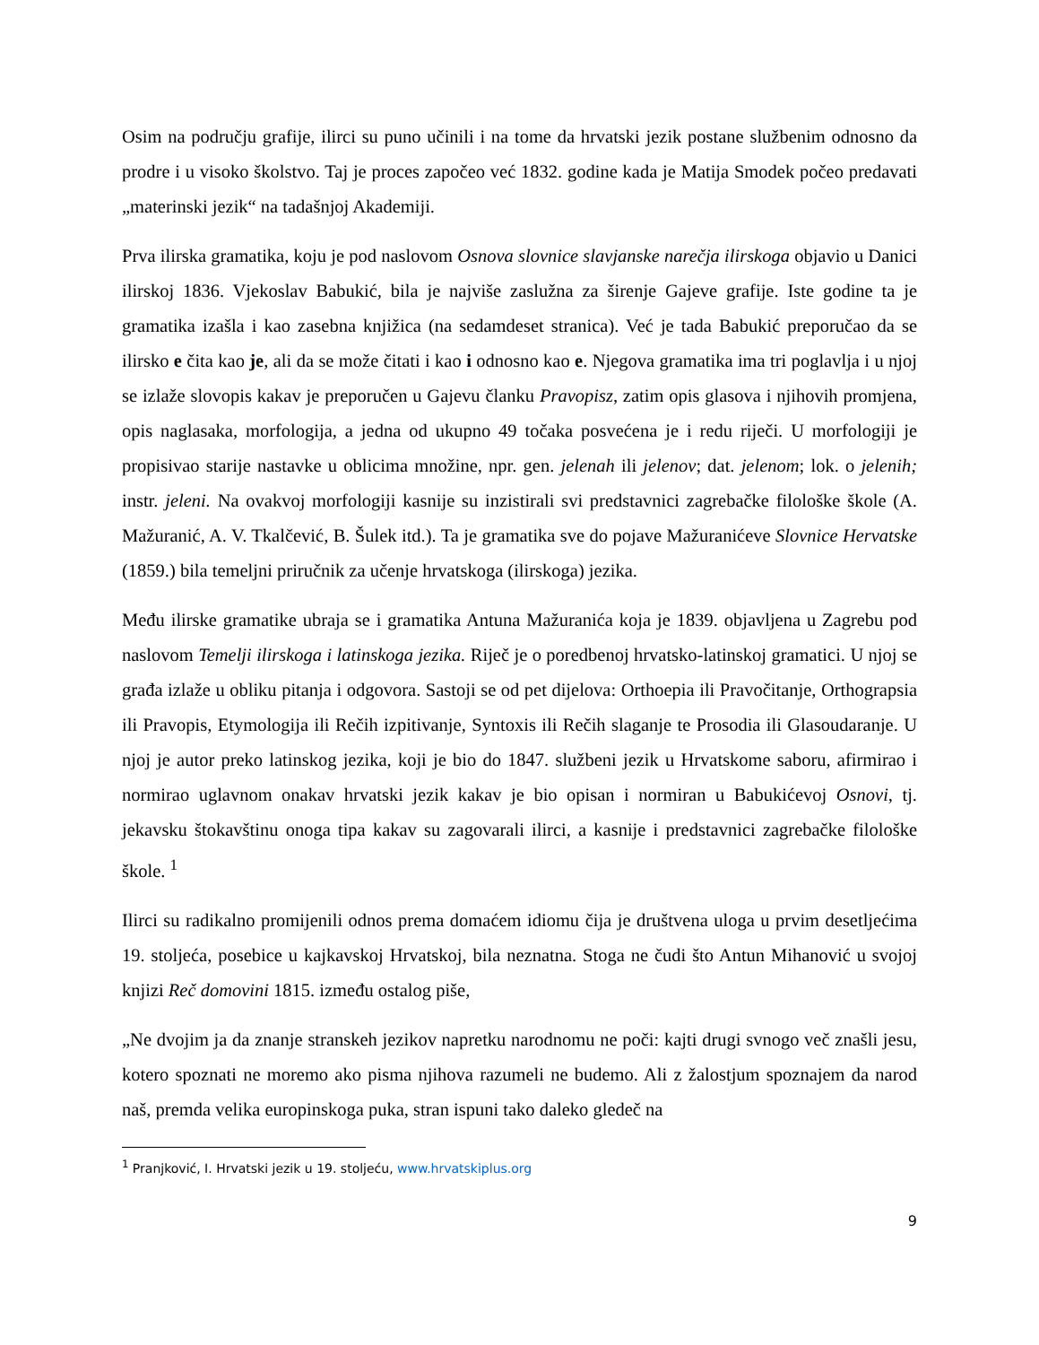Osim na području grafije, ilirci su puno učinili i na tome da hrvatski jezik postane službenim odnosno da prodre i u visoko školstvo. Taj je proces započeo već 1832. godine kada je Matija Smodek počeo predavati „materinski jezik“ na tadašnjoj Akademiji.
Prva ilirska gramatika, koju je pod naslovom Osnova slovnice slavjanske narečja ilirskoga objavio u Danici ilirskoj 1836. Vjekoslav Babukić, bila je najviše zaslužna za širenje Gajeve grafije. Iste godine ta je gramatika izašla i kao zasebna knjižica (na sedamdeset stranica). Već je tada Babukić preporučao da se ilirsko e čita kao je, ali da se može čitati i kao i odnosno kao e. Njegova gramatika ima tri poglavlja i u njoj se izlaže slovopis kakav je preporučen u Gajevu članku Pravopisz, zatim opis glasova i njihovih promjena, opis naglasaka, morfologija, a jedna od ukupno 49 točaka posvećena je i redu riječi. U morfologiji je propisivao starije nastavke u oblicima množine, npr. gen. jelenah ili jelenov; dat. jelenom; lok. o jelenih; instr. jeleni. Na ovakvoj morfologiji kasnije su inzistirali svi predstavnici zagrebačke filološke škole (A. Mažuranić, A. V. Tkalčević, B. Šulek itd.). Ta je gramatika sve do pojave Mažuranićeve Slovnice Hervatske (1859.) bila temeljni priručnik za učenje hrvatskoga (ilirskoga) jezika.
Među ilirske gramatike ubraja se i gramatika Antuna Mažuranića koja je 1839. objavljena u Zagrebu pod naslovom Temelji ilirskoga i latinskoga jezika. Riječ je o poredbenoj hrvatsko-latinskoj gramatici. U njoj se građa izlaže u obliku pitanja i odgovora. Sastoji se od pet dijelova: Orthoepia ili Pravočitanje, Orthograpsia ili Pravopis, Etymologija ili Rečih izpitivanje, Syntoxis ili Rečih slaganje te Prosodia ili Glasoudaranje. U njoj je autor preko latinskog jezika, koji je bio do 1847. službeni jezik u Hrvatskome saboru, afirmirao i normirao uglavnom onakav hrvatski jezik kakav je bio opisan i normiran u Babukićevoj Osnovi, tj. jekavsku štokavštinu onoga tipa kakav su zagovarali ilirci, a kasnije i predstavnici zagrebačke filološke škole. <sup>1</sup>
Ilirci su radikalno promijenili odnos prema domaćem idiomu čija je društvena uloga u prvim desetljećima 19. stoljeća, posebice u kajkavskoj Hrvatskoj, bila neznatna. Stoga ne čudi što Antun Mihanović u svojoj knjizi Reč domovini 1815. između ostalog piše,
„Ne dvojim ja da znanje stranskeh jezikov napretku narodnomu ne poči: kajti drugi svnogo več znašli jesu, kotero spoznati ne moremo ako pisma njihova razumeli ne budemo. Ali z žalostjum spoznajem da narod naš, premda velika europinskoga puka, stran ispuni tako daleko gledeč na
<sup>1</sup> Pranjković, I. Hrvatski jezik u 19. stoljeću, www.hrvatskiplus.org
9